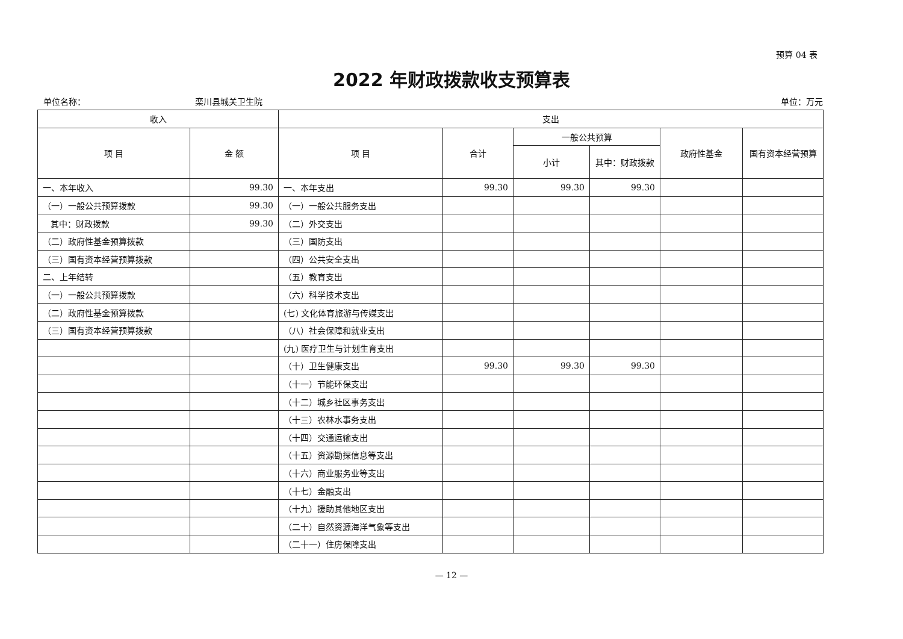预算 04 表
2022 年财政拨款收支预算表
单位名称： 栾川县城关卫生院 单位：万元
| 收入 | | 支出 | | | | | |
| --- | --- | --- | --- | --- | --- | --- | --- |
| 项 目 | 金 额 | 项 目 | 合计 | 一般公共预算 | | 政府性基金 | 国有资本经营预算 |
| | | | | 小计 | 其中：财政拨款 | | |
| 一、本年收入 | 99.30 | 一、本年支出 | 99.30 | 99.30 | 99.30 | | |
| （一）一般公共预算拨款 | 99.30 | （一）一般公共服务支出 | | | | | |
| 其中：财政拨款 | 99.30 | （二）外交支出 | | | | | |
| （二）政府性基金预算拨款 | | （三）国防支出 | | | | | |
| （三）国有资本经营预算拨款 | | （四）公共安全支出 | | | | | |
| 二、上年结转 | | （五）教育支出 | | | | | |
| （一）一般公共预算拨款 | | （六）科学技术支出 | | | | | |
| （二）政府性基金预算拨款 | | (七) 文化体育旅游与传媒支出 | | | | | |
| （三）国有资本经营预算拨款 | | （八）社会保障和就业支出 | | | | | |
| | | (九) 医疗卫生与计划生育支出 | | | | | |
| | | （十）卫生健康支出 | 99.30 | 99.30 | 99.30 | | |
| | | （十一）节能环保支出 | | | | | |
| | | （十二）城乡社区事务支出 | | | | | |
| | | （十三）农林水事务支出 | | | | | |
| | | （十四）交通运输支出 | | | | | |
| | | （十五）资源勘探信息等支出 | | | | | |
| | | （十六）商业服务业等支出 | | | | | |
| | | （十七）金融支出 | | | | | |
| | | （十九）援助其他地区支出 | | | | | |
| | | （二十）自然资源海洋气象等支出 | | | | | |
| | | （二十一）住房保障支出 | | | | | |
— 12 —